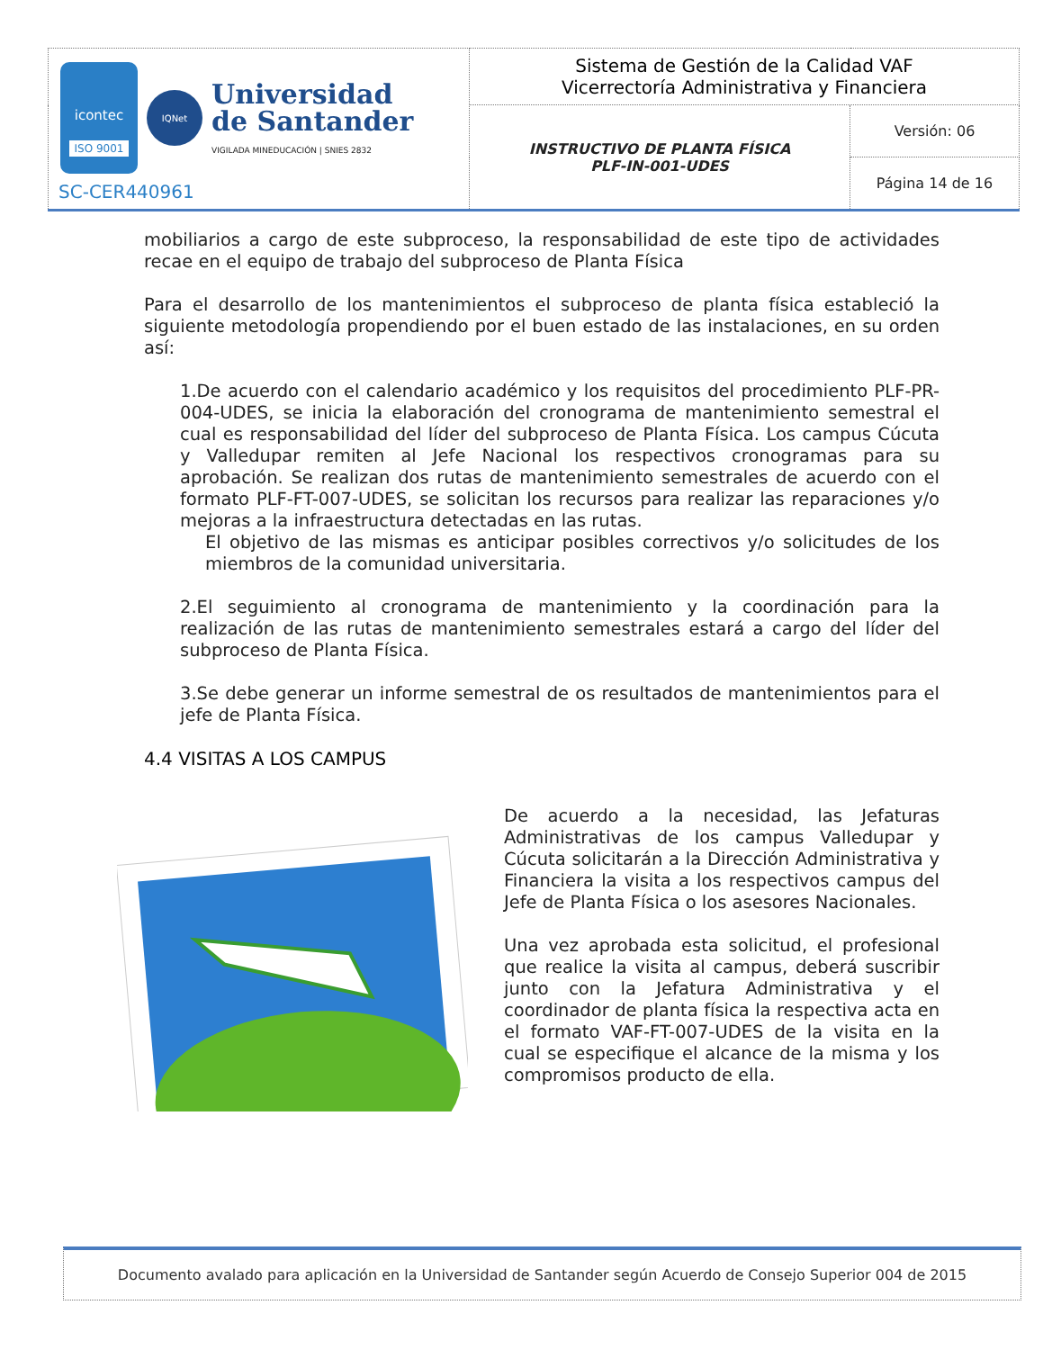| icontec ISO 9001 IQNet Universidad de Santander VIGILADA MINEDUCACIÓN / SNIES 2832 SC-CER440961 | Sistema de Gestión de la Calidad VAF Vicerrectoría Administrativa y Financiera | |
| | INSTRUCTIVO DE PLANTA FÍSICA PLF-IN-001-UDES | Versión: 06 |
| | | Página 14 de 16 |
mobiliarios a cargo de este subproceso, la responsabilidad de este tipo de actividades recae en el equipo de trabajo del subproceso de Planta Física
Para el desarrollo de los mantenimientos el subproceso de planta física estableció la siguiente metodología propendiendo por el buen estado de las instalaciones, en su orden así:
1.De acuerdo con el calendario académico y los requisitos del procedimiento PLF-PR-004-UDES, se inicia la elaboración del cronograma de mantenimiento semestral el cual es responsabilidad del líder del subproceso de Planta Física. Los campus Cúcuta y Valledupar remiten al Jefe Nacional los respectivos cronogramas para su aprobación. Se realizan dos rutas de mantenimiento semestrales de acuerdo con el formato PLF-FT-007-UDES, se solicitan los recursos para realizar las reparaciones y/o mejoras a la infraestructura detectadas en las rutas.
El objetivo de las mismas es anticipar posibles correctivos y/o solicitudes de los miembros de la comunidad universitaria.
2.El seguimiento al cronograma de mantenimiento y la coordinación para la realización de las rutas de mantenimiento semestrales estará a cargo del líder del subproceso de Planta Física.
3.Se debe generar un informe semestral de os resultados de mantenimientos para el jefe de Planta Física.
4.4 VISITAS A LOS CAMPUS
De acuerdo a la necesidad, las Jefaturas Administrativas de los campus Valledupar y Cúcuta solicitarán a la Dirección Administrativa y Financiera la visita a los respectivos campus del Jefe de Planta Física o los asesores Nacionales.
Una vez aprobada esta solicitud, el profesional que realice la visita al campus, deberá suscribir junto con la Jefatura Administrativa y el coordinador de planta física la respectiva acta en el formato VAF-FT-007-UDES de la visita en la cual se especifique el alcance de la misma y los compromisos producto de ella.
Documento avalado para aplicación en la Universidad de Santander según Acuerdo de Consejo Superior 004 de 2015